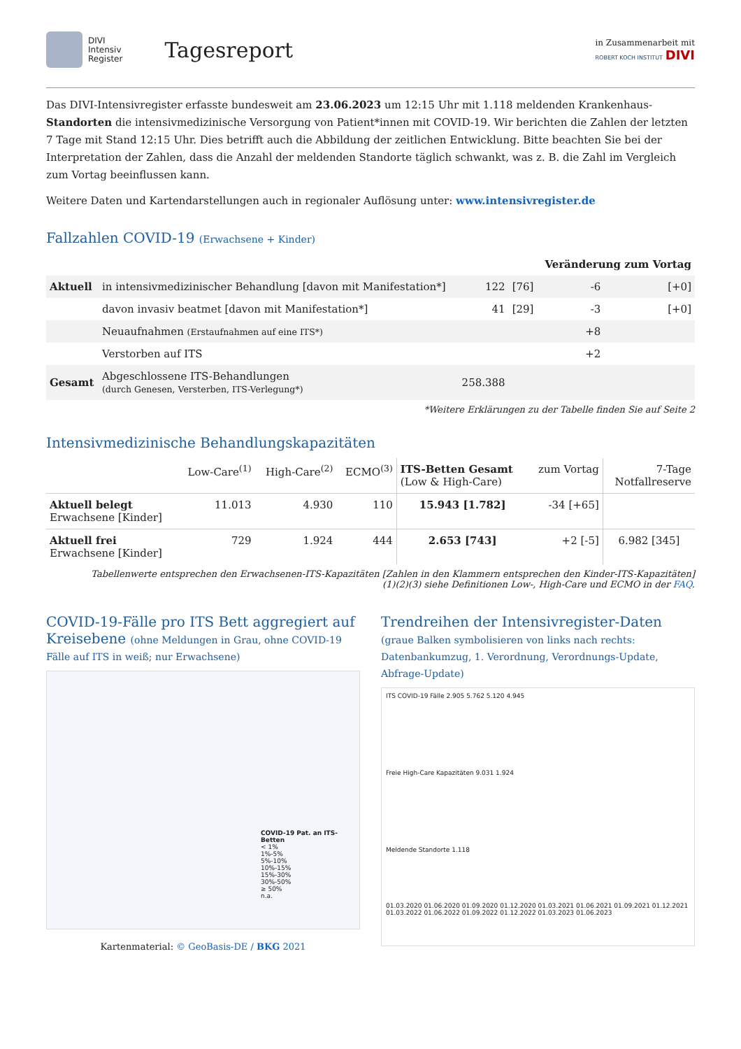DIVI
Intensiv
Register
Tagesreport
in Zusammenarbeit mit
ROBERT KOCH INSTITUT DIVI
Das DIVI-Intensivregister erfasste bundesweit am 23.06.2023 um 12:15 Uhr mit 1.118 meldenden Krankenhaus-Standorten die intensivmedizinische Versorgung von Patient*innen mit COVID-19. Wir berichten die Zahlen der letzten 7 Tage mit Stand 12:15 Uhr. Dies betrifft auch die Abbildung der zeitlichen Entwicklung. Bitte beachten Sie bei der Interpretation der Zahlen, dass die Anzahl der meldenden Standorte täglich schwankt, was z. B. die Zahl im Vergleich zum Vortag beeinflussen kann.
Weitere Daten und Kartendarstellungen auch in regionaler Auflösung unter: www.intensivregister.de
Fallzahlen COVID-19 (Erwachsene + Kinder)
| | | | | Veränderung zum Vortag | |
| --- | --- | --- | --- | --- | --- |
| Aktuell | in intensivmedizinischer Behandlung [davon mit Manifestation*] | 122 | [76] | -6 | [+0] |
| | davon invasiv beatmet [davon mit Manifestation*] | 41 | [29] | -3 | [+0] |
| | Neuaufnahmen (Erstaufnahmen auf eine ITS*) | | | +8 | |
| | Verstorben auf ITS | | | +2 | |
| Gesamt | Abgeschlossene ITS-Behandlungen (durch Genesen, Versterben, ITS-Verlegung*) | 258.388 | | | |
*Weitere Erklärungen zu der Tabelle finden Sie auf Seite 2
Intensivmedizinische Behandlungskapazitäten
| | Low-Care<sup>(1)</sup> | High-Care<sup>(2)</sup> | ECMO<sup>(3)</sup> | ITS-Betten Gesamt (Low & High-Care) | zum Vortag | 7-Tage Notfallreserve |
| --- | --- | --- | --- | --- | --- | --- |
| Aktuell belegt Erwachsene [Kinder] | 11.013 | 4.930 | 110 | 15.943 [1.782] | -34 [+65] | |
| Aktuell frei Erwachsene [Kinder] | 729 | 1.924 | 444 | 2.653 [743] | +2 [-5] | 6.982 [345] |
Tabellenwerte entsprechen den Erwachsenen-ITS-Kapazitäten [Zahlen in den Klammern entsprechen den Kinder-ITS-Kapazitäten]
(1)(2)(3) siehe Definitionen Low-, High-Care und ECMO in der FAQ.
COVID-19-Fälle pro ITS Bett aggregiert auf Kreisebene (ohne Meldungen in Grau, ohne COVID-19 Fälle auf ITS in weiß; nur Erwachsene)
COVID-19 Pat. an ITS-Betten
< 1%
1%-5%
5%-10%
10%-15%
15%-30%
30%-50%
≥ 50%
n.a.
Kartenmaterial: © GeoBasis-DE / BKG 2021
Trendreihen der Intensivregister-Daten
(graue Balken symbolisieren von links nach rechts: Datenbankumzug, 1. Verordnung, Verordnungs-Update, Abfrage-Update)
ITS COVID-19 Fälle 2.905 5.762 5.120 4.945
Freie High-Care Kapazitäten 9.031 1.924
Meldende Standorte 1.118
01.03.2020 01.06.2020 01.09.2020 01.12.2020 01.03.2021 01.06.2021 01.09.2021 01.12.2021 01.03.2022 01.06.2022 01.09.2022 01.12.2022 01.03.2023 01.06.2023